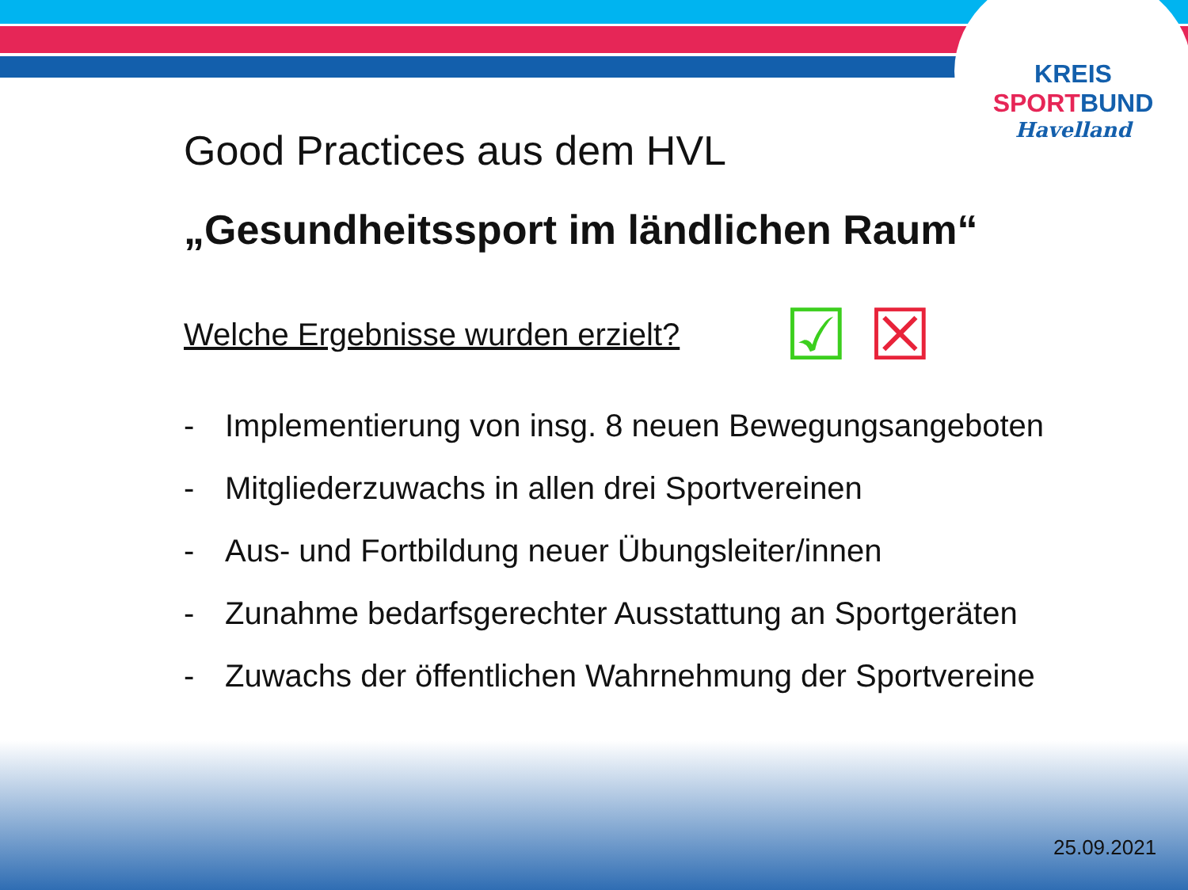KREIS
SPORT BUND
Havelland
Good Practices aus dem HVL
„Gesundheitssport im ländlichen Raum“
Welche Ergebnisse wurden erzielt?
- Implementierung von insg. 8 neuen Bewegungsangeboten
- Mitgliederzuwachs in allen drei Sportvereinen
- Aus- und Fortbildung neuer Übungsleiter/innen
- Zunahme bedarfsgerechter Ausstattung an Sportgeräten
- Zuwachs der öffentlichen Wahrnehmung der Sportvereine
☑ ☒
25.09.2021